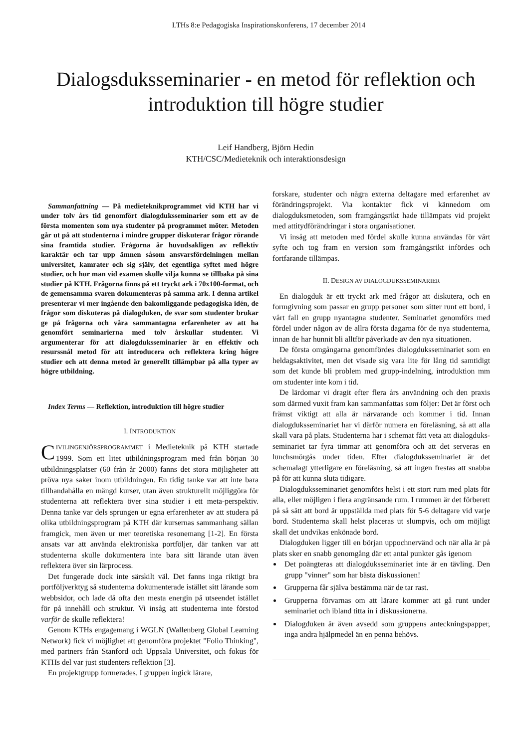LTHs 8:e Pedagogiska Inspirationskonferens, 17 december 2014
Dialogsduksseminarier - en metod för reflektion och introduktion till högre studier
Leif Handberg, Björn Hedin
KTH/CSC/Medieteknik och interaktionsdesign
Sammanfattning — På medieteknikprogrammet vid KTH har vi under tolv års tid genomfört dialogduksseminarier som ett av de första momenten som nya studenter på programmet möter. Metoden går ut på att studenterna i mindre grupper diskuterar frågor rörande sina framtida studier. Frågorna är huvudsakligen av reflektiv karaktär och tar upp ämnen såsom ansvarsfördelningen mellan universitet, kamrater och sig själv, det egentliga syftet med högre studier, och hur man vid examen skulle vilja kunna se tillbaka på sina studier på KTH. Frågorna finns på ett tryckt ark i 70x100-format, och de gemensamma svaren dokumenteras på samma ark. I denna artikel presenterar vi mer ingående den bakomliggande pedagogiska idén, de frågor som diskuteras på dialogduken, de svar som studenter brukar ge på frågorna och våra sammantagna erfarenheter av att ha genomfört seminarierna med tolv årskullar studenter. Vi argumenterar för att dialogduksseminarier är en effektiv och resurssnål metod för att introducera och reflektera kring högre studier och att denna metod är generellt tillämpbar på alla typer av högre utbildning.
Index Terms — Reflektion, introduktion till högre studier
I. INTRODUKTION
CIVILINGENJÖRSPROGRAMMET i Medieteknik på KTH startade 1999. Som ett litet utbildningsprogram med från början 30 utbildningsplatser (60 från år 2000) fanns det stora möjligheter att pröva nya saker inom utbildningen. En tidig tanke var att inte bara tillhandahålla en mängd kurser, utan även strukturellt möjliggöra för studenterna att reflektera över sina studier i ett meta-perspektiv. Denna tanke var dels sprungen ur egna erfarenheter av att studera på olika utbildningsprogram på KTH där kursernas sammanhang sällan framgick, men även ur mer teoretiska resonemang [1-2]. En första ansats var att använda elektroniska portföljer, där tanken var att studenterna skulle dokumentera inte bara sitt lärande utan även reflektera över sin lärprocess.
Det fungerade dock inte särskilt väl. Det fanns inga riktigt bra portföljverktyg så studenterna dokumenterade istället sitt lärande som webbsidor, och lade då ofta den mesta energin på utseendet istället för på innehåll och struktur. Vi insåg att studenterna inte förstod varför de skulle reflektera!
Genom KTHs engagemang i WGLN (Wallenberg Global Learning Network) fick vi möjlighet att genomföra projektet "Folio Thinking", med partners från Stanford och Uppsala Universitet, och fokus för KTHs del var just studenters reflektion [3].
En projektgrupp formerades. I gruppen ingick lärare,
forskare, studenter och några externa deltagare med erfarenhet av förändringsprojekt. Via kontakter fick vi kännedom om dialogduksmetoden, som framgångsrikt hade tillämpats vid projekt med attitydförändringar i stora organisationer.
Vi insåg att metoden med fördel skulle kunna användas för vårt syfte och tog fram en version som framgångsrikt infördes och fortfarande tillämpas.
II. DESIGN AV DIALOGDUKSSEMINARIER
En dialogduk är ett tryckt ark med frågor att diskutera, och en formgivning som passar en grupp personer som sitter runt ett bord, i vårt fall en grupp nyantagna studenter. Seminariet genomförs med fördel under någon av de allra första dagarna för de nya studenterna, innan de har hunnit bli alltför påverkade av den nya situationen.
De första omgångarna genomfördes dialogduksseminariet som en heldagsaktivitet, men det visade sig vara lite för lång tid samtidigt som det kunde bli problem med grupp-indelning, introduktion mm om studenter inte kom i tid.
De lärdomar vi dragit efter flera års användning och den praxis som därmed vuxit fram kan sammanfattas som följer: Det är först och främst viktigt att alla är närvarande och kommer i tid. Innan dialogduksseminariet har vi därför numera en föreläsning, så att alla skall vara på plats. Studenterna har i schemat fått veta att dialogduks-seminariet tar fyra timmar att genomföra och att det serveras en lunchsmörgås under tiden. Efter dialogduksseminariet är det schemalagt ytterligare en föreläsning, så att ingen frestas att snabba på för att kunna sluta tidigare.
Dialogduksseminariet genomförs helst i ett stort rum med plats för alla, eller möjligen i flera angränsande rum. I rummen är det förberett på så sätt att bord är uppställda med plats för 5-6 deltagare vid varje bord. Studenterna skall helst placeras ut slumpvis, och om möjligt skall det undvikas enkönade bord.
Dialogduken ligger till en början uppochnervänd och när alla är på plats sker en snabb genomgång där ett antal punkter gås igenom
Det poängteras att dialogduksseminariet inte är en tävling. Den grupp "vinner" som har bästa diskussionen!
Grupperna får själva bestämma när de tar rast.
Grupperna förvarnas om att lärare kommer att gå runt under seminariet och ibland titta in i diskussionerna.
Dialogduken är även avsedd som gruppens anteckningspapper, inga andra hjälpmedel än en penna behövs.